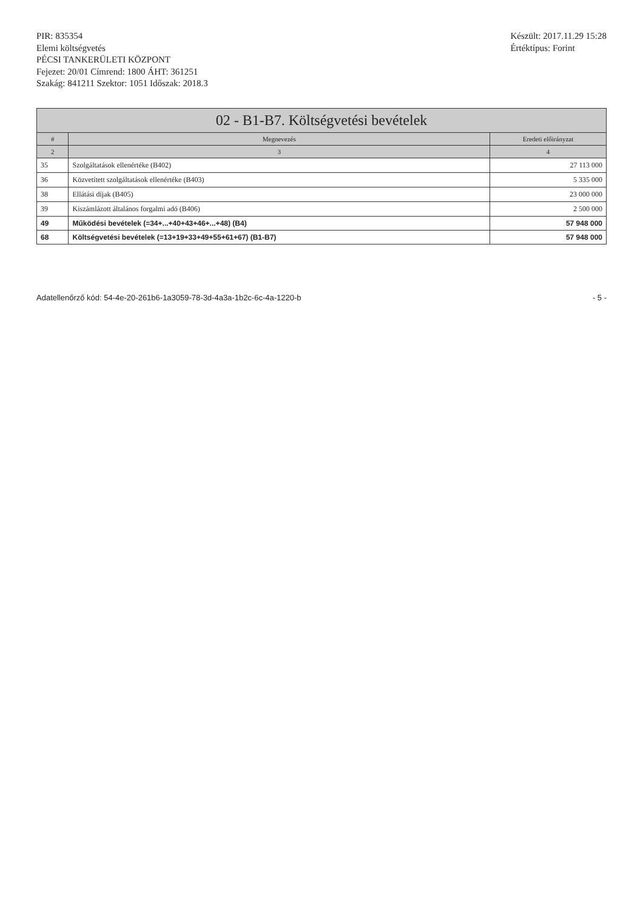PIR: 835354
Elemi költségvetés
PÉCSI TANKERÜLETI KÖZPONT
Fejezet: 20/01 Címrend: 1800 ÁHT: 361251
Szakág: 841211 Szektor: 1051 Időszak: 2018.3
Készült: 2017.11.29 15:28
Értéktípus: Forint
02 - B1-B7. Költségvetési bevételek
| # | Megnevezés | Eredeti előirányzat |
| --- | --- | --- |
| 2 | 3 | 4 |
| 35 | Szolgáltatások ellenértéke (B402) | 27 113 000 |
| 36 | Közvetített szolgáltatások ellenértéke (B403) | 5 335 000 |
| 38 | Ellátási díjak (B405) | 23 000 000 |
| 39 | Kiszámlázott általános forgalmi adó (B406) | 2 500 000 |
| 49 | Működési bevételek (=34+...+40+43+46+...+48) (B4) | 57 948 000 |
| 68 | Költségvetési bevételek (=13+19+33+49+55+61+67) (B1-B7) | 57 948 000 |
Adatellenőrző kód: 54-4e-20-261b6-1a3059-78-3d-4a3a-1b2c-6c-4a-1220-b - 5 -